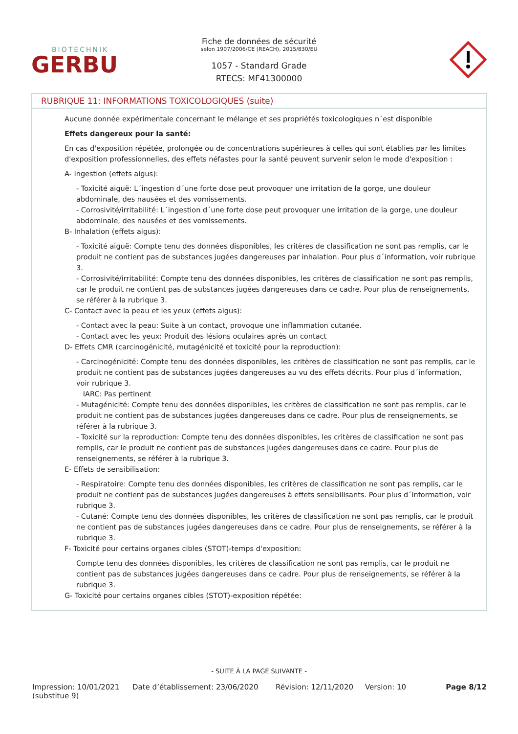BIOTECHNIK
GERBU
Fiche de données de sécurité
selon 1907/2006/CE (REACH), 2015/830/EU
1057 - Standard Grade
RTECS: MF41300000
RUBRIQUE 11: INFORMATIONS TOXICOLOGIQUES (suite)
Aucune donnée expérimentale concernant le mélange et ses propriétés toxicologiques n´est disponible
Effets dangereux pour la santé:
En cas d'exposition répétée, prolongée ou de concentrations supérieures à celles qui sont établies par les limites d'exposition professionnelles, des effets néfastes pour la santé peuvent survenir selon le mode d'exposition :
A- Ingestion (effets aigus):
- Toxicité aiguë: L´ingestion d´une forte dose peut provoquer une irritation de la gorge, une douleur abdominale, des nausées et des vomissements.
- Corrosivité/irritabilité: L´ingestion d´une forte dose peut provoquer une irritation de la gorge, une douleur abdominale, des nausées et des vomissements.
B- Inhalation (effets aigus):
- Toxicité aiguë: Compte tenu des données disponibles, les critères de classification ne sont pas remplis, car le produit ne contient pas de substances jugées dangereuses par inhalation. Pour plus d´information, voir rubrique 3.
- Corrosivité/irritabilité: Compte tenu des données disponibles, les critères de classification ne sont pas remplis, car le produit ne contient pas de substances jugées dangereuses dans ce cadre. Pour plus de renseignements, se référer à la rubrique 3.
C- Contact avec la peau et les yeux (effets aigus):
- Contact avec la peau: Suite à un contact, provoque une inflammation cutanée.
- Contact avec les yeux: Produit des lésions oculaires après un contact
D- Effets CMR (carcinogénicité, mutagénicité et toxicité pour la reproduction):
- Carcinogénicité: Compte tenu des données disponibles, les critères de classification ne sont pas remplis, car le produit ne contient pas de substances jugées dangereuses au vu des effets décrits. Pour plus d´information, voir rubrique 3.
IARC: Pas pertinent
- Mutagénicité: Compte tenu des données disponibles, les critères de classification ne sont pas remplis, car le produit ne contient pas de substances jugées dangereuses dans ce cadre. Pour plus de renseignements, se référer à la rubrique 3.
- Toxicité sur la reproduction: Compte tenu des données disponibles, les critères de classification ne sont pas remplis, car le produit ne contient pas de substances jugées dangereuses dans ce cadre. Pour plus de renseignements, se référer à la rubrique 3.
E- Effets de sensibilisation:
- Respiratoire: Compte tenu des données disponibles, les critères de classification ne sont pas remplis, car le produit ne contient pas de substances jugées dangereuses à effets sensibilisants. Pour plus d´information, voir rubrique 3.
- Cutané: Compte tenu des données disponibles, les critères de classification ne sont pas remplis, car le produit ne contient pas de substances jugées dangereuses dans ce cadre. Pour plus de renseignements, se référer à la rubrique 3.
F- Toxicité pour certains organes cibles (STOT)-temps d'exposition:
Compte tenu des données disponibles, les critères de classification ne sont pas remplis, car le produit ne contient pas de substances jugées dangereuses dans ce cadre. Pour plus de renseignements, se référer à la rubrique 3.
G- Toxicité pour certains organes cibles (STOT)-exposition répétée:
- SUITE À LA PAGE SUIVANTE -
Impression: 10/01/2021
(substitue 9)
Date d’établissement: 23/06/2020 Révision: 12/11/2020 Version: 10 Page 8/12